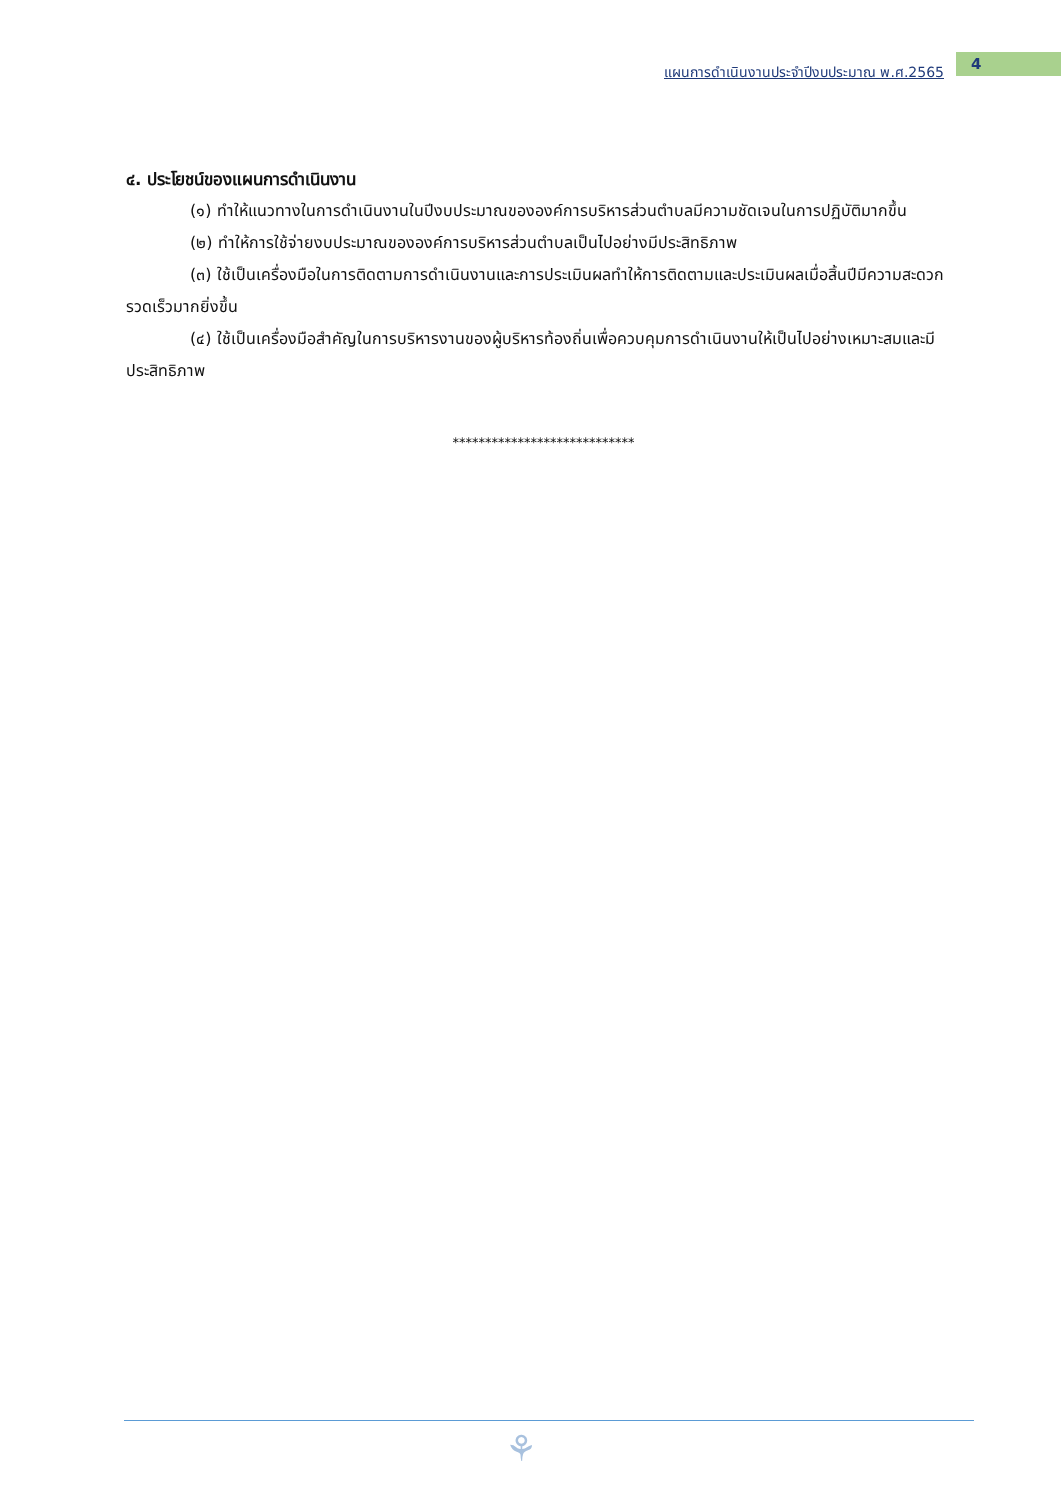แผนการดำเนินงานประจำปีงบประมาณ พ.ศ.2565 4
๔. ประโยชน์ของแผนการดำเนินงาน
(๑) ทำให้แนวทางในการดำเนินงานในปีงบประมาณขององค์การบริหารส่วนตำบลมีความชัดเจนในการปฏิบัติมากขึ้น
(๒) ทำให้การใช้จ่ายงบประมาณขององค์การบริหารส่วนตำบลเป็นไปอย่างมีประสิทธิภาพ
(๓) ใช้เป็นเครื่องมือในการติดตามการดำเนินงานและการประเมินผลทำให้การติดตามและประเมินผลเมื่อสิ้นปีมีความสะดวก รวดเร็วมากยิ่งขึ้น
(๔) ใช้เป็นเครื่องมือสำคัญในการบริหารงานของผู้บริหารท้องถิ่นเพื่อควบคุมการดำเนินงานให้เป็นไปอย่างเหมาะสมและมีประสิทธิภาพ
****************************
⚘